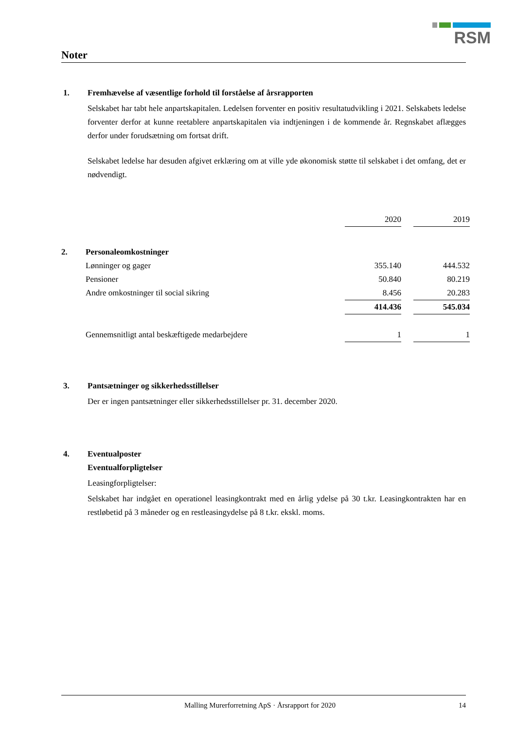RSM
Noter
1. Fremhævelse af væsentlige forhold til forståelse af årsrapporten
Selskabet har tabt hele anpartskapitalen. Ledelsen forventer en positiv resultatudvikling i 2021. Selskabets ledelse forventer derfor at kunne reetablere anpartskapitalen via indtjeningen i de kommende år. Regnskabet aflægges derfor under forudsætning om fortsat drift.
Selskabet ledelse har desuden afgivet erklæring om at ville yde økonomisk støtte til selskabet i det omfang, det er nødvendigt.
| | | 2020 | | 2019 |
| 2. | Personaleomkostninger | | | |
| | Lønninger og gager | 355.140 | | 444.532 |
| | Pensioner | 50.840 | | 80.219 |
| | Andre omkostninger til social sikring | 8.456 | | 20.283 |
| | | 414.436 | | 545.034 |
| | Gennemsnitligt antal beskæftigede medarbejdere | 1 | | 1 |
3. Pantsætninger og sikkerhedsstillelser
Der er ingen pantsætninger eller sikkerhedsstillelser pr. 31. december 2020.
4. Eventualposter
Eventualforpligtelser
Leasingforpligtelser:
Selskabet har indgået en operationel leasingkontrakt med en årlig ydelse på 30 t.kr. Leasingkontrakten har en restløbetid på 3 måneder og en restleasingydelse på 8 t.kr. ekskl. moms.
Malling Murerforretning ApS · Årsrapport for 2020
14